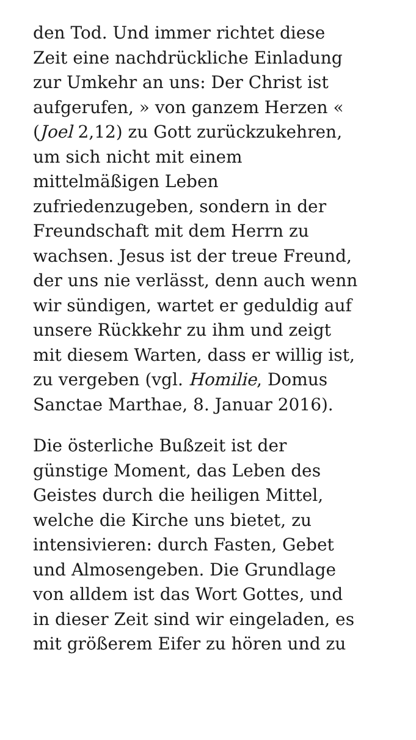den Tod. Und immer richtet diese
Zeit eine nachdrückliche Einladung
zur Umkehr an uns: Der Christ ist
aufgerufen, » von ganzem Herzen «
(Joel 2,12) zu Gott zurückzukehren,
um sich nicht mit einem
mittelmäßigen Leben
zufriedenzugeben, sondern in der
Freundschaft mit dem Herrn zu
wachsen. Jesus ist der treue Freund,
der uns nie verlässt, denn auch wenn
wir sündigen, wartet er geduldig auf
unsere Rückkehr zu ihm und zeigt
mit diesem Warten, dass er willig ist,
zu vergeben (vgl. Homilie, Domus
Sanctae Marthae, 8. Januar 2016).
Die österliche Bußzeit ist der
günstige Moment, das Leben des
Geistes durch die heiligen Mittel,
welche die Kirche uns bietet, zu
intensivieren: durch Fasten, Gebet
und Almosengeben. Die Grundlage
von alldem ist das Wort Gottes, und
in dieser Zeit sind wir eingeladen, es
mit größerem Eifer zu hören und zu